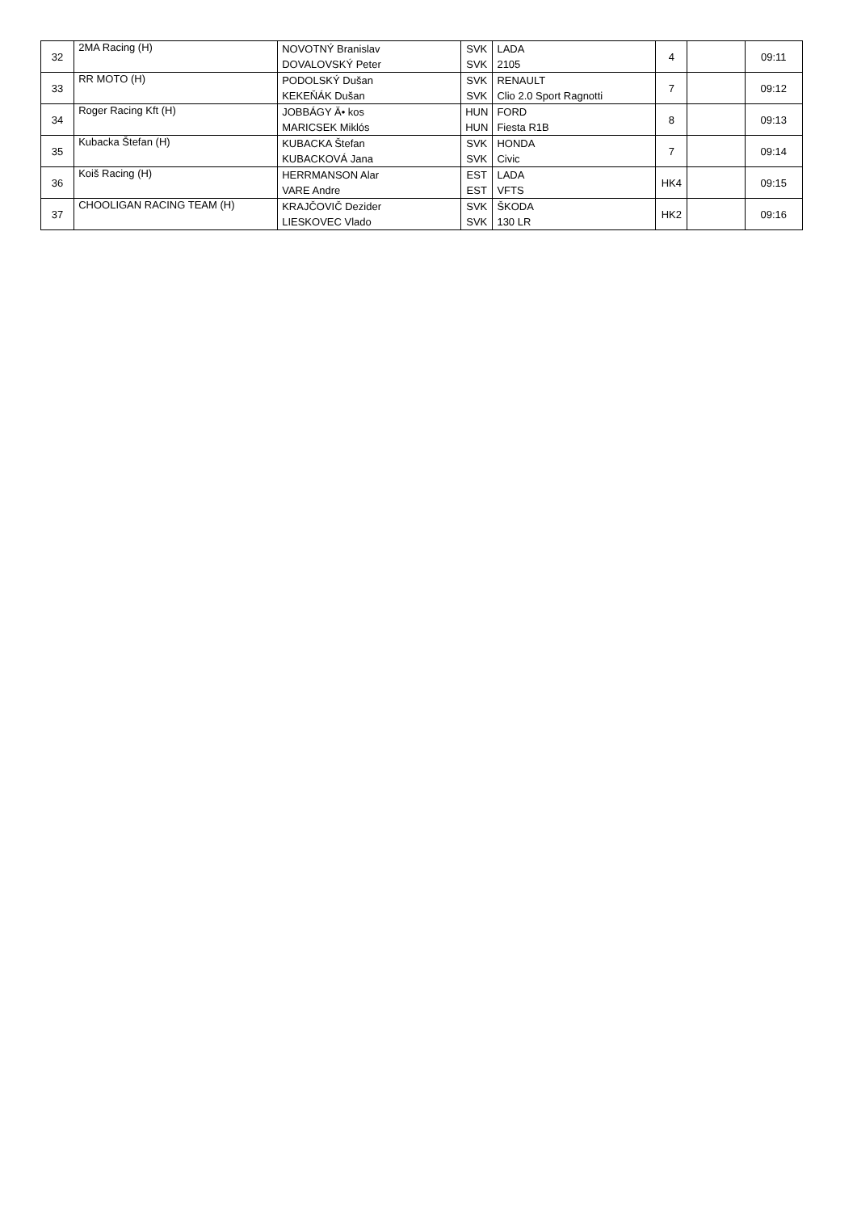| 32 | 2MA Racing (H) | NOVOTNÝ Branislav | SVK | LADA | 4 | | 09:11 |
| | | DOVALOVSKÝ Peter | SVK | 2105 | | | |
| 33 | RR MOTO (H) | PODOLSKÝ Dušan | SVK | RENAULT | 7 | | 09:12 |
| | | KEKEŇÁK Dušan | SVK | Clio 2.0 Sport Ragnotti | | | |
| 34 | Roger Racing Kft (H) | JOBBÁGY Ă• kos | HUN | FORD | 8 | | 09:13 |
| | | MARICSEK Miklós | HUN | Fiesta R1B | | | |
| 35 | Kubacka Štefan (H) | KUBACKA Štefan | SVK | HONDA | 7 | | 09:14 |
| | | KUBACKOVÁ Jana | SVK | Civic | | | |
| 36 | Koiš Racing (H) | HERRMANSON Alar | EST | LADA | HK4 | | 09:15 |
| | | VARE Andre | EST | VFTS | | | |
| 37 | CHOOLIGAN RACING TEAM (H) | KRAJČOVIČ Dezider | SVK | ŠKODA | HK2 | | 09:16 |
| | | LIESKOVEC Vlado | SVK | 130 LR | | | |